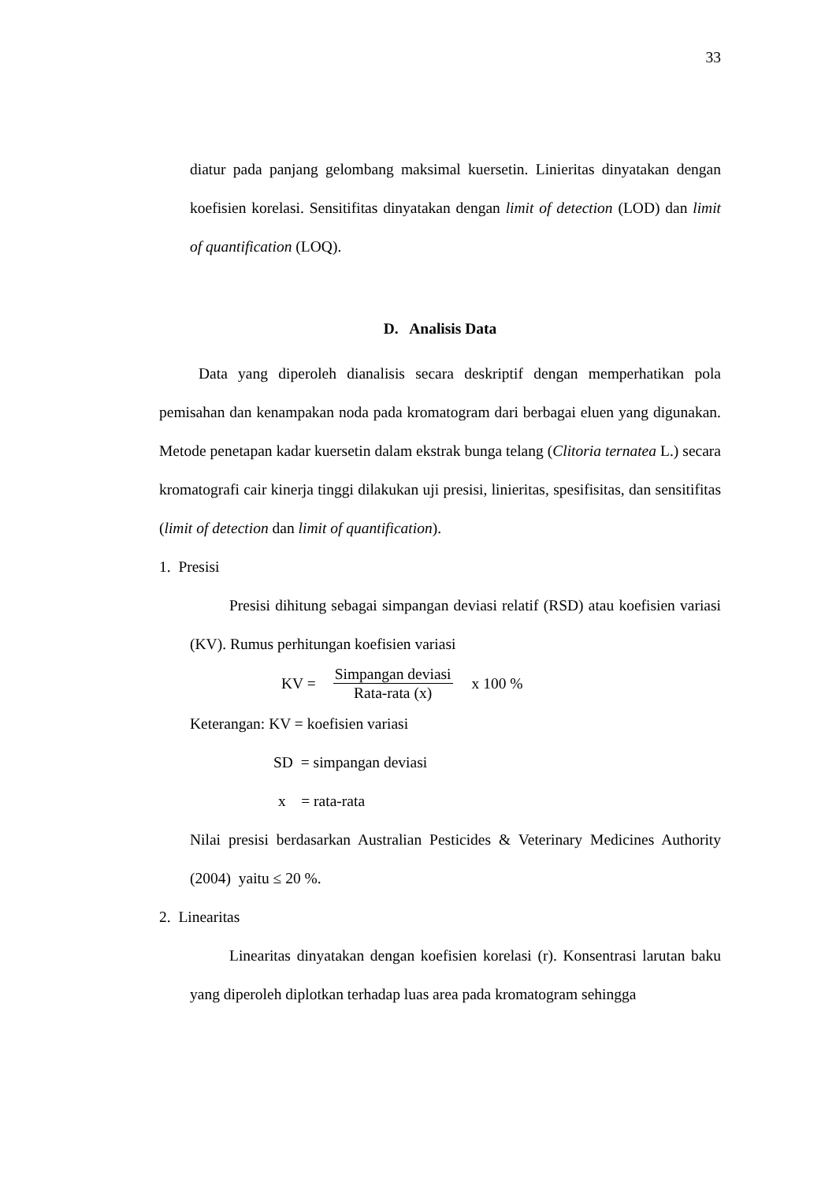33
diatur pada panjang gelombang maksimal kuersetin. Linieritas dinyatakan dengan koefisien korelasi. Sensitifitas dinyatakan dengan limit of detection (LOD) dan limit of quantification (LOQ).
D. Analisis Data
Data yang diperoleh dianalisis secara deskriptif dengan memperhatikan pola pemisahan dan kenampakan noda pada kromatogram dari berbagai eluen yang digunakan. Metode penetapan kadar kuersetin dalam ekstrak bunga telang (Clitoria ternatea L.) secara kromatografi cair kinerja tinggi dilakukan uji presisi, linieritas, spesifisitas, dan sensitifitas (limit of detection dan limit of quantification).
1. Presisi
Presisi dihitung sebagai simpangan deviasi relatif (RSD) atau koefisien variasi (KV). Rumus perhitungan koefisien variasi
KV =
Simpangan deviasi
Rata-rata (x)
x 100 %
Keterangan: KV = koefisien variasi
SD = simpangan deviasi
x = rata-rata
Nilai presisi berdasarkan Australian Pesticides & Veterinary Medicines Authority (2004) yaitu ≤ 20 %.
2. Linearitas
Linearitas dinyatakan dengan koefisien korelasi (r). Konsentrasi larutan baku yang diperoleh diplotkan terhadap luas area pada kromatogram sehingga